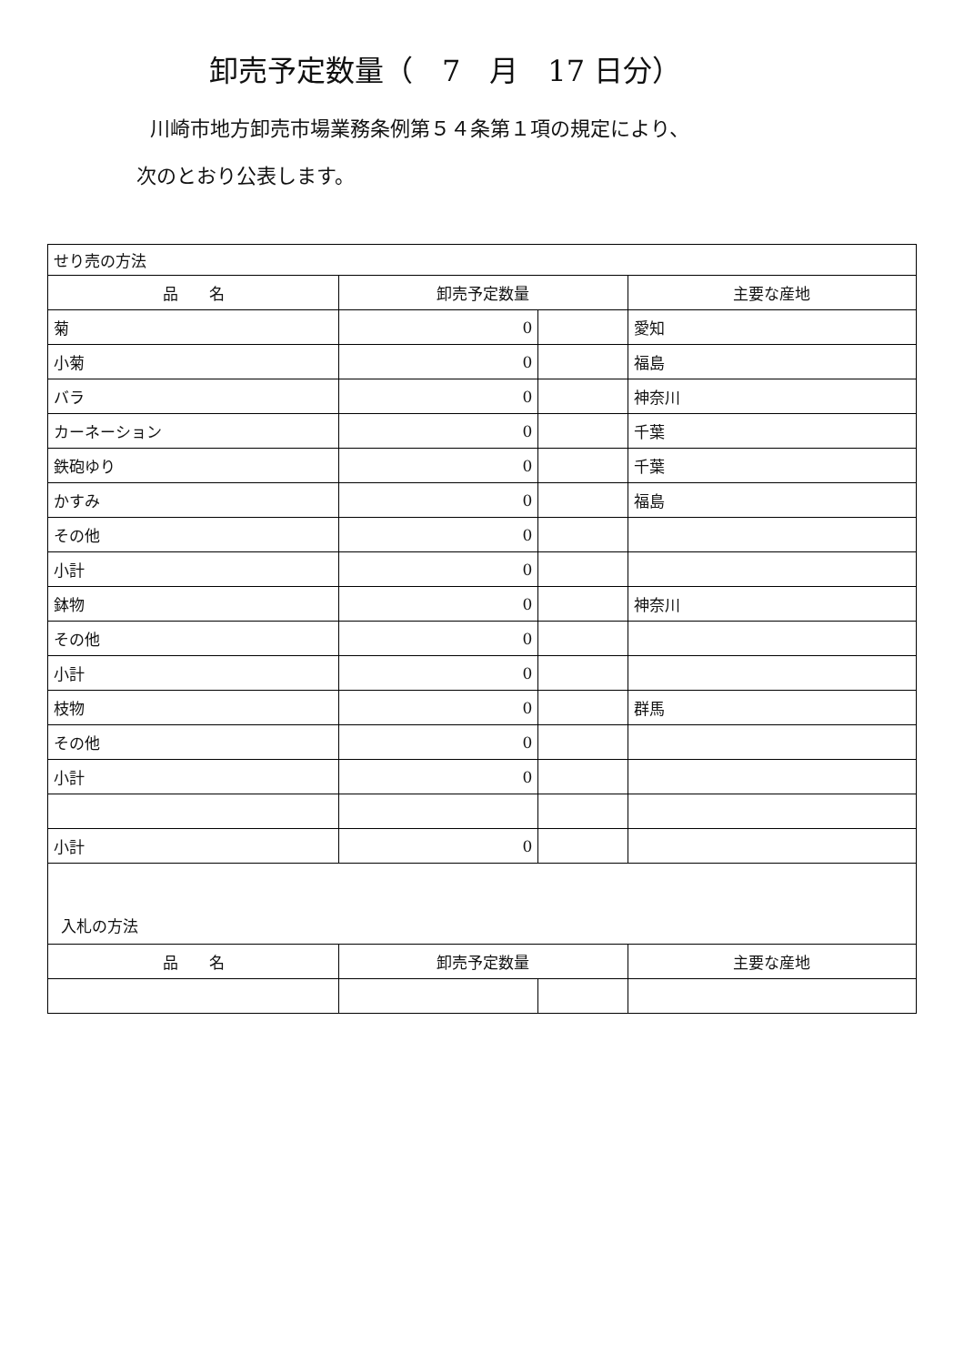卸売予定数量（　7　月　17 日分）
川崎市地方卸売市場業務条例第５４条第１項の規定により、
次のとおり公表します。
| せり売の方法 | | | |
| 品 名 | 卸売予定数量 | | 主要な産地 |
| 菊 | 0 | | 愛知 |
| 小菊 | 0 | | 福島 |
| バラ | 0 | | 神奈川 |
| カーネーション | 0 | | 千葉 |
| 鉄砲ゆり | 0 | | 千葉 |
| かすみ | 0 | | 福島 |
| その他 | 0 | | |
| 小計 | 0 | | |
| 鉢物 | 0 | | 神奈川 |
| その他 | 0 | | |
| 小計 | 0 | | |
| 枝物 | 0 | | 群馬 |
| その他 | 0 | | |
| 小計 | 0 | | |
| 小計 | 0 | | |
| 入札の方法 | | | |
| 品 名 | 卸売予定数量 | | 主要な産地 |